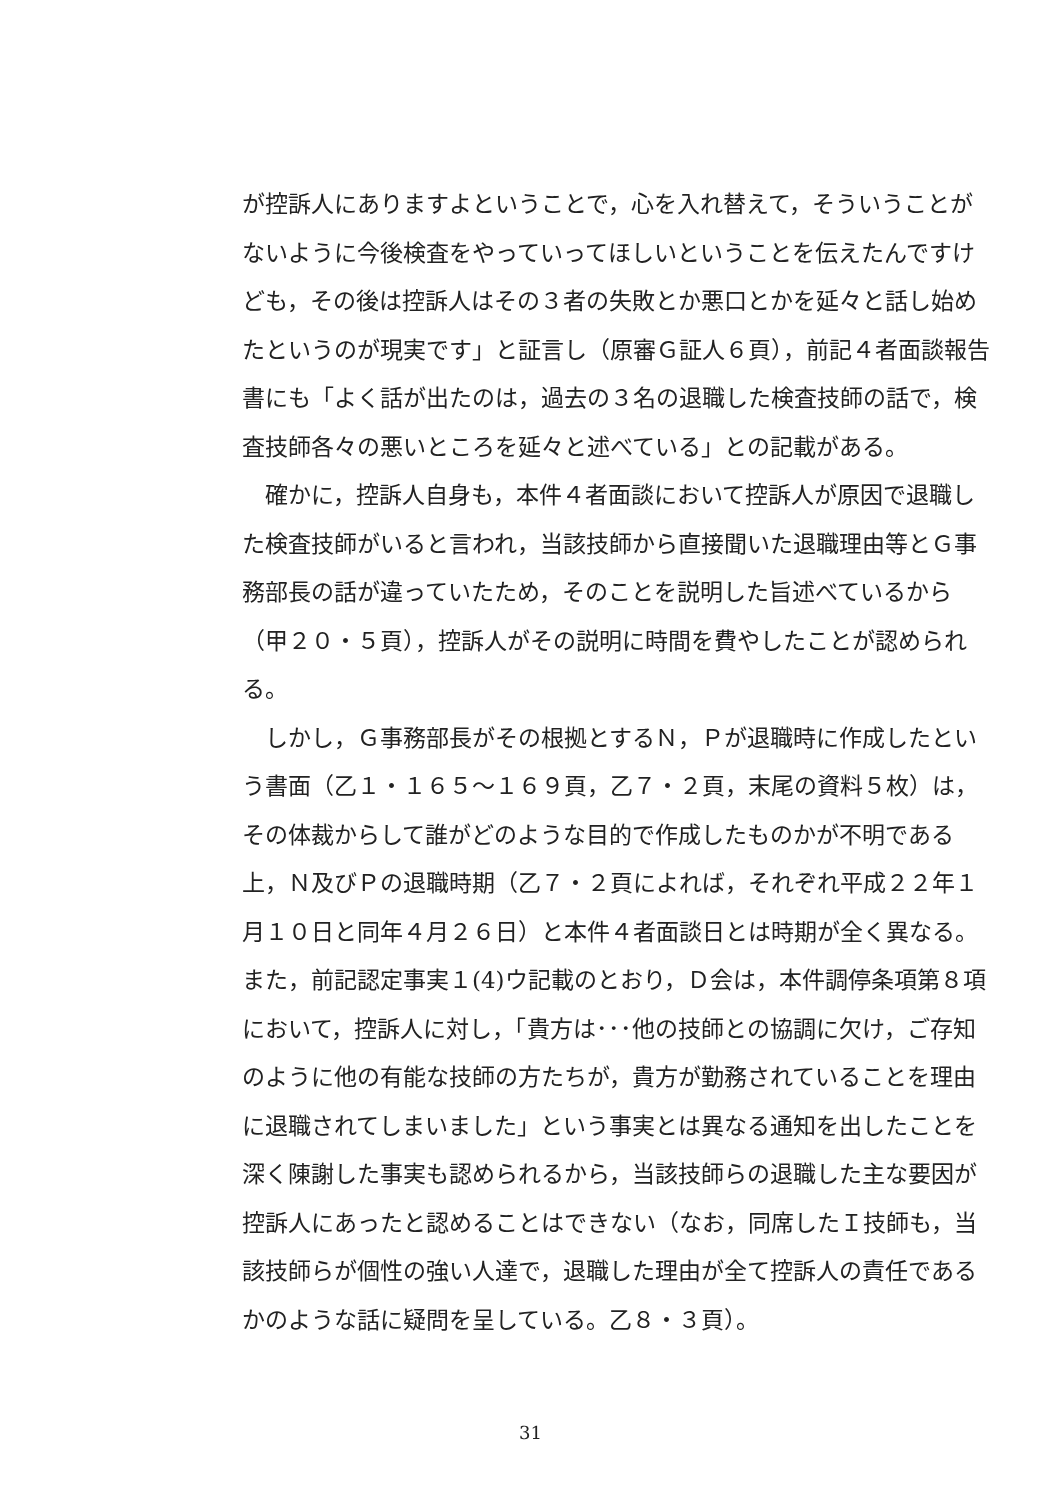が控訴人にありますよということで，心を入れ替えて，そういうことがないように今後検査をやっていってほしいということを伝えたんですけども，その後は控訴人はその３者の失敗とか悪口とかを延々と話し始めたというのが現実です」と証言し（原審Ｇ証人６頁），前記４者面談報告書にも「よく話が出たのは，過去の３名の退職した検査技師の話で，検査技師各々の悪いところを延々と述べている」との記載がある。
確かに，控訴人自身も，本件４者面談において控訴人が原因で退職した検査技師がいると言われ，当該技師から直接聞いた退職理由等とＧ事務部長の話が違っていたため，そのことを説明した旨述べているから（甲２０・５頁），控訴人がその説明に時間を費やしたことが認められる。
しかし，Ｇ事務部長がその根拠とするＮ，Ｐが退職時に作成したという書面（乙１・１６５～１６９頁，乙７・２頁，末尾の資料５枚）は，その体裁からして誰がどのような目的で作成したものかが不明である上，Ｎ及びＰの退職時期（乙７・２頁によれば，それぞれ平成２２年１月１０日と同年４月２６日）と本件４者面談日とは時期が全く異なる。また，前記認定事実１(4)ウ記載のとおり，Ｄ会は，本件調停条項第８項において，控訴人に対し，「貴方は･･･他の技師との協調に欠け，ご存知のように他の有能な技師の方たちが，貴方が勤務されていることを理由に退職されてしまいました」という事実とは異なる通知を出したことを深く陳謝した事実も認められるから，当該技師らの退職した主な要因が控訴人にあったと認めることはできない（なお，同席したＩ技師も，当該技師らが個性の強い人達で，退職した理由が全て控訴人の責任であるかのような話に疑問を呈している。乙８・３頁）。
31